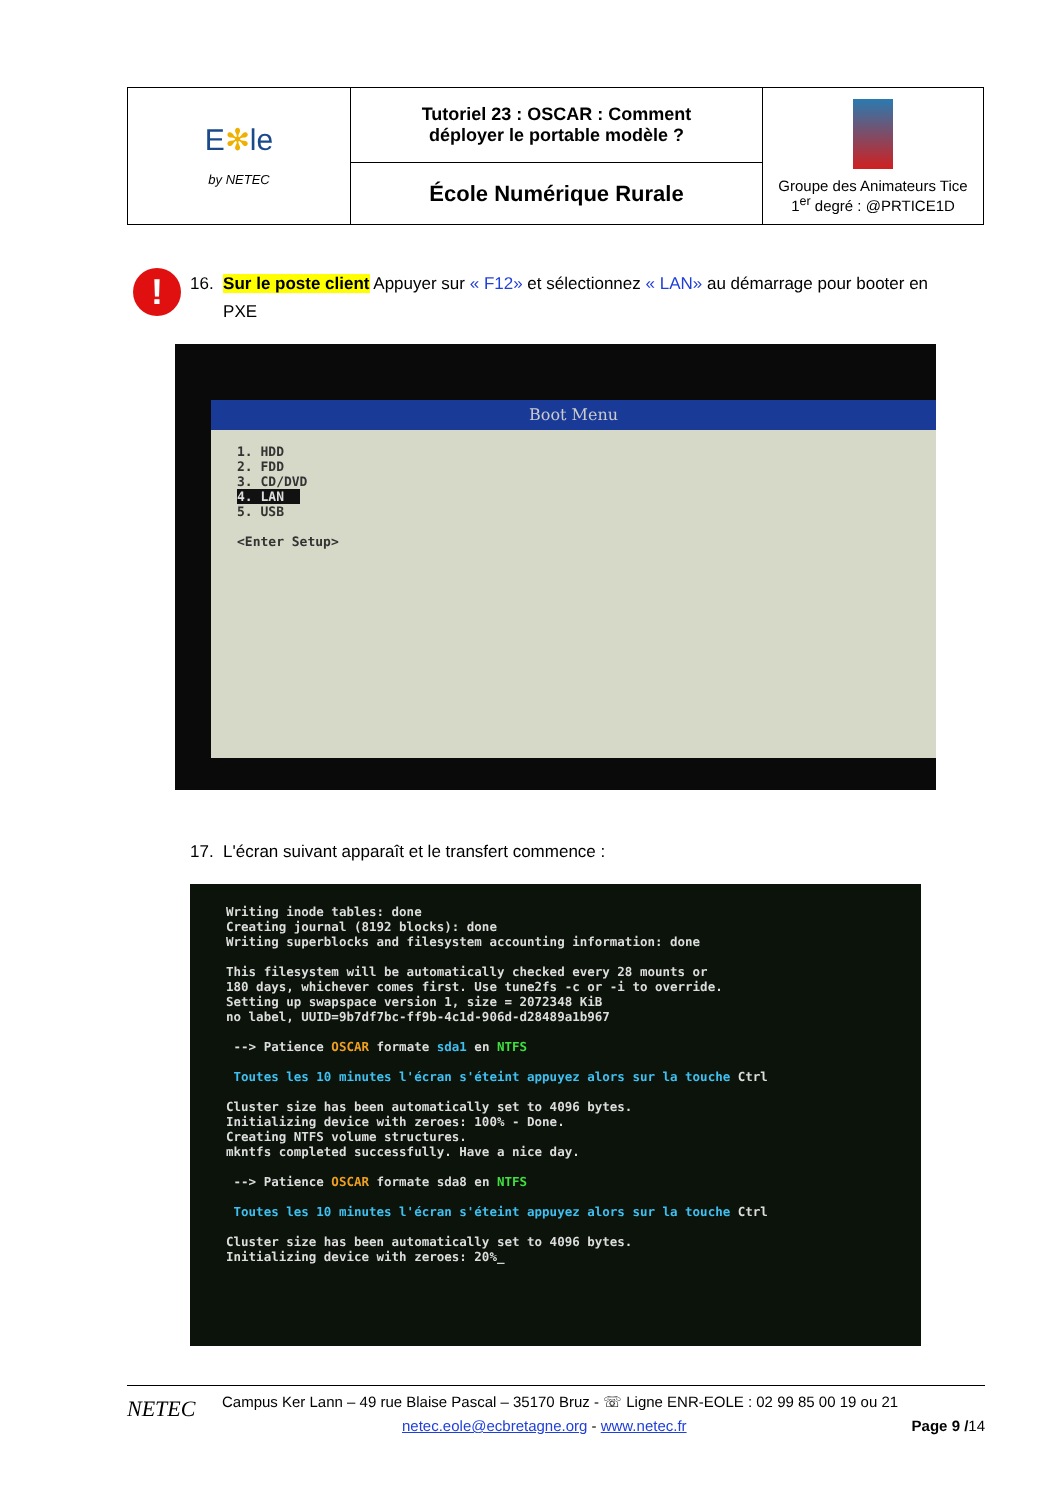| E ✻ le by NETEC | Tutoriel 23 : OSCAR : Comment déployer le portable modèle ? | Groupe des Animateurs Tice 1<sup>er</sup> degré : @PRTICE1D |
| | École Numérique Rurale | |
!
16. Sur le poste client Appuyer sur « F12» et sélectionnez « LAN» au démarrage pour booter en
PXE
Boot Menu
1. HDD
2. FDD
3. CD/DVD
4. LAN
5. USB
<Enter Setup>
17. L'écran suivant apparaît et le transfert commence :
Writing inode tables: done
Creating journal (8192 blocks): done
Writing superblocks and filesystem accounting information: done
This filesystem will be automatically checked every 28 mounts or
180 days, whichever comes first. Use tune2fs -c or -i to override.
Setting up swapspace version 1, size = 2072348 KiB
no label, UUID=9b7df7bc-ff9b-4c1d-906d-d28489a1b967
--> Patience OSCAR formate sda1 en NTFS
Toutes les 10 minutes l'écran s'éteint appuyez alors sur la touche Ctrl
Cluster size has been automatically set to 4096 bytes.
Initializing device with zeroes: 100% - Done.
Creating NTFS volume structures.
mkntfs completed successfully. Have a nice day.
--> Patience OSCAR formate sda8 en NTFS
Toutes les 10 minutes l'écran s'éteint appuyez alors sur la touche Ctrl
Cluster size has been automatically set to 4096 bytes.
Initializing device with zeroes: 20%_
NETEC
Campus Ker Lann – 49 rue Blaise Pascal – 35170 Bruz - ☏ Ligne ENR-EOLE : 02 99 85 00 19 ou 21
netec.eole@ecbretagne.org - www.netec.fr Page 9 /14